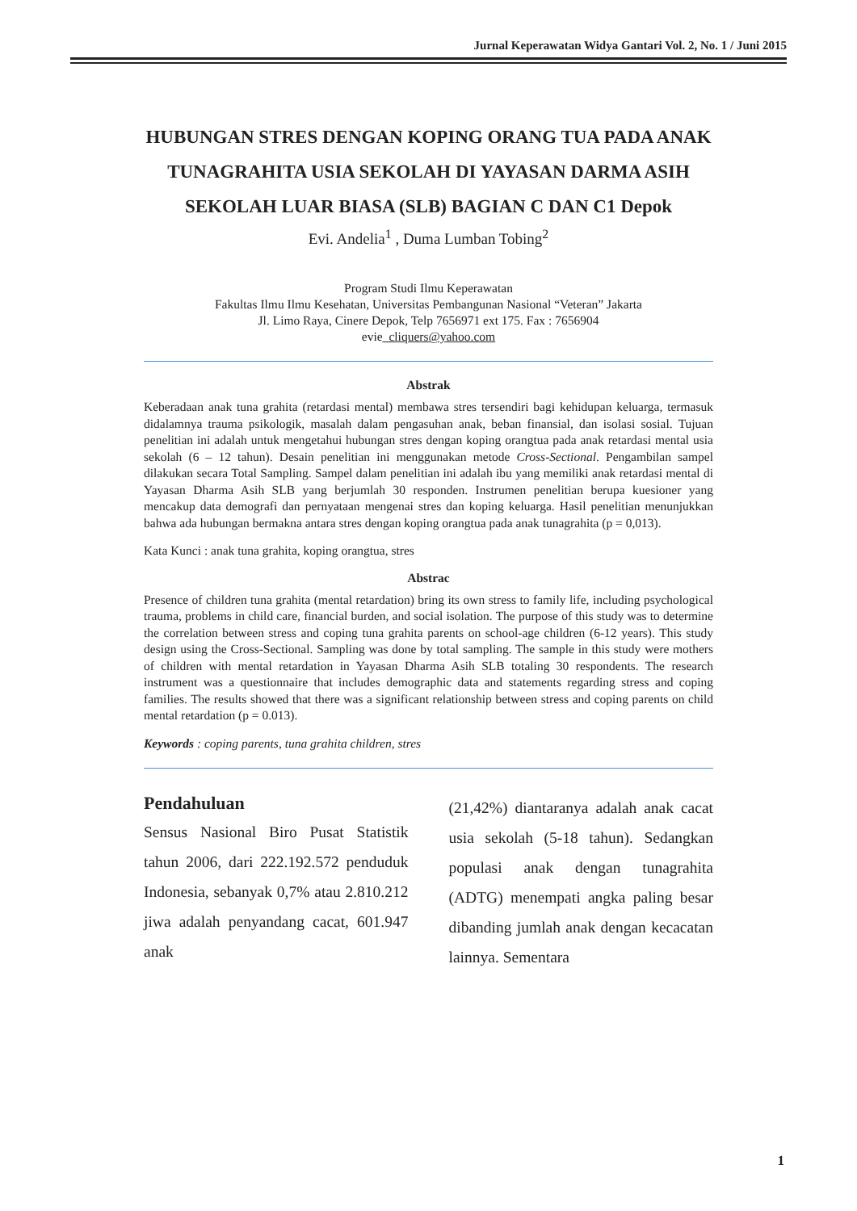Jurnal Keperawatan Widya Gantari Vol. 2, No. 1 / Juni 2015
HUBUNGAN STRES DENGAN KOPING ORANG TUA PADA ANAK TUNAGRAHITA USIA SEKOLAH DI YAYASAN DARMA ASIH SEKOLAH LUAR BIASA (SLB) BAGIAN C DAN C1 Depok
Evi. Andelia<sup>1</sup> , Duma Lumban Tobing<sup>2</sup>
Program Studi Ilmu Keperawatan
Fakultas Ilmu Ilmu Kesehatan, Universitas Pembangunan Nasional “Veteran” Jakarta
Jl. Limo Raya, Cinere Depok, Telp 7656971 ext 175. Fax : 7656904
evie_cliquers@yahoo.com
Abstrak
Keberadaan anak tuna grahita (retardasi mental) membawa stres tersendiri bagi kehidupan keluarga, termasuk didalamnya trauma psikologik, masalah dalam pengasuhan anak, beban finansial, dan isolasi sosial. Tujuan penelitian ini adalah untuk mengetahui hubungan stres dengan koping orangtua pada anak retardasi mental usia sekolah (6 – 12 tahun). Desain penelitian ini menggunakan metode Cross-Sectional. Pengambilan sampel dilakukan secara Total Sampling. Sampel dalam penelitian ini adalah ibu yang memiliki anak retardasi mental di Yayasan Dharma Asih SLB yang berjumlah 30 responden. Instrumen penelitian berupa kuesioner yang mencakup data demografi dan pernyataan mengenai stres dan koping keluarga. Hasil penelitian menunjukkan bahwa ada hubungan bermakna antara stres dengan koping orangtua pada anak tunagrahita (p = 0,013).
Kata Kunci : anak tuna grahita, koping orangtua, stres
Abstrac
Presence of children tuna grahita (mental retardation) bring its own stress to family life, including psychological trauma, problems in child care, financial burden, and social isolation. The purpose of this study was to determine the correlation between stress and coping tuna grahita parents on school-age children (6-12 years). This study design using the Cross-Sectional. Sampling was done by total sampling. The sample in this study were mothers of children with mental retardation in Yayasan Dharma Asih SLB totaling 30 respondents. The research instrument was a questionnaire that includes demographic data and statements regarding stress and coping families. The results showed that there was a significant relationship between stress and coping parents on child mental retardation (p = 0.013).
Keywords : coping parents, tuna grahita children, stres
Pendahuluan
Sensus Nasional Biro Pusat Statistik tahun 2006, dari 222.192.572 penduduk Indonesia, sebanyak 0,7% atau 2.810.212 jiwa adalah penyandang cacat, 601.947 anak
(21,42%) diantaranya adalah anak cacat usia sekolah (5-18 tahun). Sedangkan populasi anak dengan tunagrahita (ADTG) menempati angka paling besar dibanding jumlah anak dengan kecacatan lainnya. Sementara
1